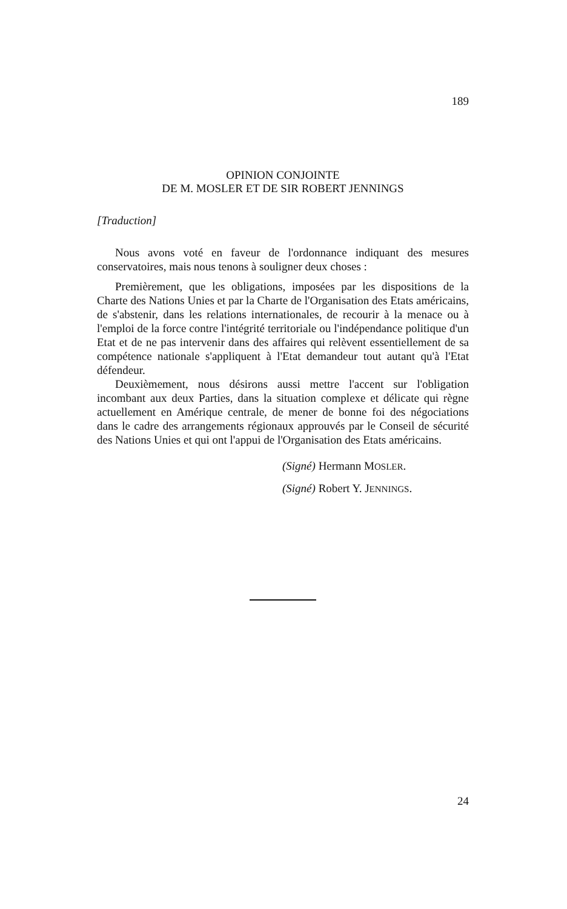189
OPINION CONJOINTE
DE M. MOSLER ET DE SIR ROBERT JENNINGS
[Traduction]
Nous avons voté en faveur de l'ordonnance indiquant des mesures conservatoires, mais nous tenons à souligner deux choses :
Premièrement, que les obligations, imposées par les dispositions de la Charte des Nations Unies et par la Charte de l'Organisation des Etats américains, de s'abstenir, dans les relations internationales, de recourir à la menace ou à l'emploi de la force contre l'intégrité territoriale ou l'indépendance politique d'un Etat et de ne pas intervenir dans des affaires qui relèvent essentiellement de sa compétence nationale s'appliquent à l'Etat demandeur tout autant qu'à l'Etat défendeur.
Deuxièmement, nous désirons aussi mettre l'accent sur l'obligation incombant aux deux Parties, dans la situation complexe et délicate qui règne actuellement en Amérique centrale, de mener de bonne foi des négociations dans le cadre des arrangements régionaux approuvés par le Conseil de sécurité des Nations Unies et qui ont l'appui de l'Organisation des Etats américains.
(Signé) Hermann MOSLER.
(Signé) Robert Y. JENNINGS.
24